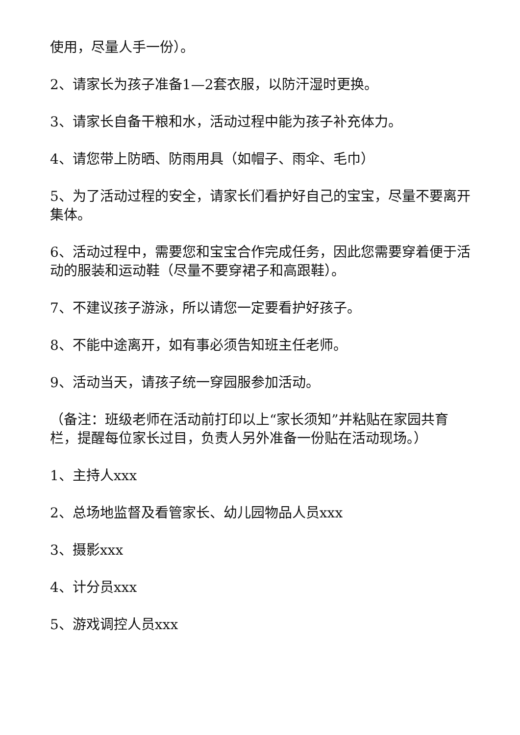使用，尽量人手一份）。
2、请家长为孩子准备1—2套衣服，以防汗湿时更换。
3、请家长自备干粮和水，活动过程中能为孩子补充体力。
4、请您带上防晒、防雨用具（如帽子、雨伞、毛巾）
5、为了活动过程的安全，请家长们看护好自己的宝宝，尽量不要离开集体。
6、活动过程中，需要您和宝宝合作完成任务，因此您需要穿着便于活动的服装和运动鞋（尽量不要穿裙子和高跟鞋）。
7、不建议孩子游泳，所以请您一定要看护好孩子。
8、不能中途离开，如有事必须告知班主任老师。
9、活动当天，请孩子统一穿园服参加活动。
（备注：班级老师在活动前打印以上“家长须知”并粘贴在家园共育栏，提醒每位家长过目，负责人另外准备一份贴在活动现场。）
1、主持人xxx
2、总场地监督及看管家长、幼儿园物品人员xxx
3、摄影xxx
4、计分员xxx
5、游戏调控人员xxx